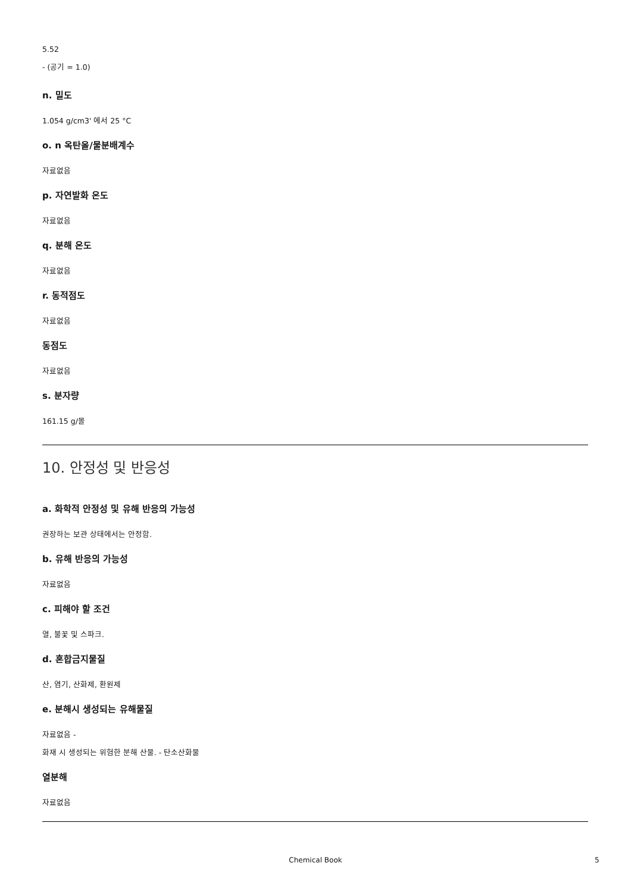5.52
- (공기 = 1.0)
n. 밀도
1.054 g/cm3' 에서 25 °C
o. n 옥탄올/물분배계수
자료없음
p. 자연발화 온도
자료없음
q. 분해 온도
자료없음
r. 동적점도
자료없음
동점도
자료없음
s. 분자량
161.15 g/몰
10. 안정성 및 반응성
a. 화학적 안정성 및 유해 반응의 가능성
권장하는 보관 상태에서는 안정함.
b. 유해 반응의 가능성
자료없음
c. 피해야 할 조건
열, 불꽃 및 스파크.
d. 혼합금지물질
산, 염기, 산화제, 환원제
e. 분해시 생성되는 유해물질
자료없음 -
화재 시 생성되는 위험한 분해 산물. - 탄소산화물
열분해
자료없음
Chemical Book 5